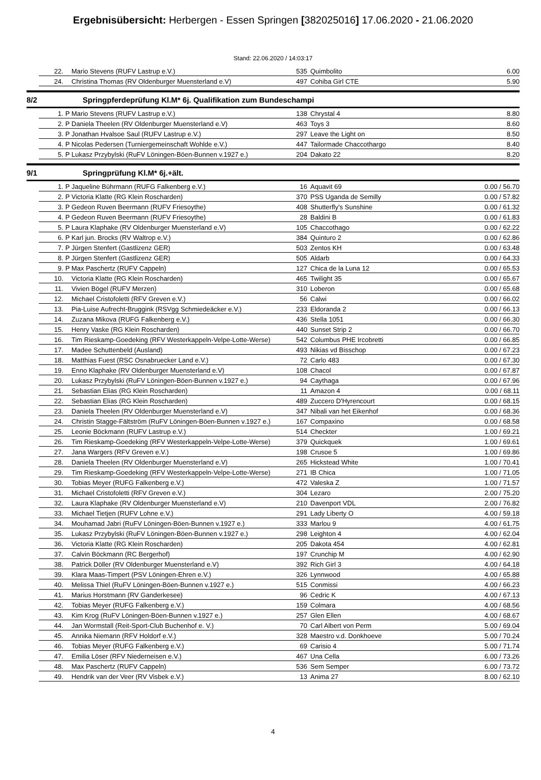Ergebnisübersicht: Herbergen - Essen Springen [382025016] 17.06.2020 - 21.06.2020
Stand: 22.06.2020 / 14:03:17
| | 22. | | Mario Stevens (RUFV Lastrup e.V.) | 535 | Quimbolito | 6.00 |
| | 24. | | Christina Thomas (RV Oldenburger Muensterland e.V) | 497 | Cohiba Girl CTE | 5.90 |
8/2 Springpferdeprüfung Kl.M* 6j. Qualifikation zum Bundeschampi
| | 1. | P | Mario Stevens (RUFV Lastrup e.V.) | 138 | Chrystal 4 | 8.80 |
| | 2. | P | Daniela Theelen (RV Oldenburger Muensterland e.V) | 463 | Toys 3 | 8.60 |
| | 3. | P | Jonathan Hvalsoe Saul (RUFV Lastrup e.V.) | 297 | Leave the Light on | 8.50 |
| | 4. | P | Nicolas Pedersen (Turniergemeinschaft Wohlde e.V.) | 447 | Tailormade Chaccothargo | 8.40 |
| | 5. | P | Lukasz Przybylski (RuFV Löningen-Böen-Bunnen v.1927 e.) | 204 | Dakato 22 | 8.20 |
9/1 Springprüfung Kl.M* 6j.+ält.
| | 1. | P | Jaqueline Bührmann (RUFG Falkenberg e.V.) | 16 | Aquavit 69 | 0.00 / 56.70 |
| | 2. | P | Victoria Klatte (RG Klein Roscharden) | 370 | PSS Uganda de Semilly | 0.00 / 57.82 |
| | 3. | P | Gedeon Ruven Beermann (RUFV Friesoythe) | 408 | Shutterfly's Sunshine | 0.00 / 61.32 |
| | 4. | P | Gedeon Ruven Beermann (RUFV Friesoythe) | 28 | Baldini B | 0.00 / 61.83 |
| | 5. | P | Laura Klaphake (RV Oldenburger Muensterland e.V) | 105 | Chaccothago | 0.00 / 62.22 |
| | 6. | P | Karl jun. Brocks (RV Waltrop e.V.) | 384 | Quinturo 2 | 0.00 / 62.86 |
| | 7. | P | Jürgen Stenfert (Gastlizenz GER) | 503 | Zentos KH | 0.00 / 63.48 |
| | 8. | P | Jürgen Stenfert (Gastlizenz GER) | 505 | Aldarb | 0.00 / 64.33 |
| | 9. | P | Max Paschertz (RUFV Cappeln) | 127 | Chica de la Luna 12 | 0.00 / 65.53 |
| | 10. | | Victoria Klatte (RG Klein Roscharden) | 465 | Twilight 35 | 0.00 / 65.67 |
| | 11. | | Vivien Bögel (RUFV Merzen) | 310 | Loberon | 0.00 / 65.68 |
| | 12. | | Michael Cristofoletti (RFV Greven e.V.) | 56 | Calwi | 0.00 / 66.02 |
| | 13. | | Pia-Luise Aufrecht-Bruggink (RSVgg Schmiedeäcker e.V.) | 233 | Eldoranda 2 | 0.00 / 66.13 |
| | 14. | | Zuzana Mikova (RUFG Falkenberg e.V.) | 436 | Stella 1051 | 0.00 / 66.30 |
| | 15. | | Henry Vaske (RG Klein Roscharden) | 440 | Sunset Strip 2 | 0.00 / 66.70 |
| | 16. | | Tim Rieskamp-Goedeking (RFV Westerkappeln-Velpe-Lotte-Werse) | 542 | Columbus PHE Ircobretti | 0.00 / 66.85 |
| | 17. | | Madee Schuttenbeld (Ausland) | 493 | Nikias vd Bisschop | 0.00 / 67.23 |
| | 18. | | Matthias Fuest (RSC Osnabruecker Land e.V.) | 72 | Carlo 483 | 0.00 / 67.30 |
| | 19. | | Enno Klaphake (RV Oldenburger Muensterland e.V) | 108 | Chacol | 0.00 / 67.87 |
| | 20. | | Lukasz Przybylski (RuFV Löningen-Böen-Bunnen v.1927 e.) | 94 | Caythaga | 0.00 / 67.96 |
| | 21. | | Sebastian Elias (RG Klein Roscharden) | 11 | Amazon 4 | 0.00 / 68.11 |
| | 22. | | Sebastian Elias (RG Klein Roscharden) | 489 | Zuccero D'Hyrencourt | 0.00 / 68.15 |
| | 23. | | Daniela Theelen (RV Oldenburger Muensterland e.V) | 347 | Nibali van het Eikenhof | 0.00 / 68.36 |
| | 24. | | Christin Stagge-Fältström (RuFV Löningen-Böen-Bunnen v.1927 e.) | 167 | Compaxino | 0.00 / 68.58 |
| | 25. | | Leonie Böckmann (RUFV Lastrup e.V.) | 514 | Checkter | 1.00 / 69.21 |
| | 26. | | Tim Rieskamp-Goedeking (RFV Westerkappeln-Velpe-Lotte-Werse) | 379 | Quickquek | 1.00 / 69.61 |
| | 27. | | Jana Wargers (RFV Greven e.V.) | 198 | Crusoe 5 | 1.00 / 69.86 |
| | 28. | | Daniela Theelen (RV Oldenburger Muensterland e.V) | 265 | Hickstead White | 1.00 / 70.41 |
| | 29. | | Tim Rieskamp-Goedeking (RFV Westerkappeln-Velpe-Lotte-Werse) | 271 | IB Chica | 1.00 / 71.05 |
| | 30. | | Tobias Meyer (RUFG Falkenberg e.V.) | 472 | Valeska Z | 1.00 / 71.57 |
| | 31. | | Michael Cristofoletti (RFV Greven e.V.) | 304 | Lezaro | 2.00 / 75.20 |
| | 32. | | Laura Klaphake (RV Oldenburger Muensterland e.V) | 210 | Davenport VDL | 2.00 / 76.82 |
| | 33. | | Michael Tietjen (RUFV Lohne e.V.) | 291 | Lady Liberty O | 4.00 / 59.18 |
| | 34. | | Mouhamad Jabri (RuFV Löningen-Böen-Bunnen v.1927 e.) | 333 | Marlou 9 | 4.00 / 61.75 |
| | 35. | | Lukasz Przybylski (RuFV Löningen-Böen-Bunnen v.1927 e.) | 298 | Leighton 4 | 4.00 / 62.04 |
| | 36. | | Victoria Klatte (RG Klein Roscharden) | 205 | Dakota 454 | 4.00 / 62.81 |
| | 37. | | Calvin Böckmann (RC Bergerhof) | 197 | Crunchip M | 4.00 / 62.90 |
| | 38. | | Patrick Döller (RV Oldenburger Muensterland e.V) | 392 | Rich Girl 3 | 4.00 / 64.18 |
| | 39. | | Klara Maas-Timpert (PSV Löningen-Ehren e.V.) | 326 | Lynnwood | 4.00 / 65.88 |
| | 40. | | Melissa Thiel (RuFV Löningen-Böen-Bunnen v.1927 e.) | 515 | Conmissi | 4.00 / 66.23 |
| | 41. | | Marius Horstmann (RV Ganderkesee) | 96 | Cedric K | 4.00 / 67.13 |
| | 42. | | Tobias Meyer (RUFG Falkenberg e.V.) | 159 | Colmara | 4.00 / 68.56 |
| | 43. | | Kim Krog (RuFV Löningen-Böen-Bunnen v.1927 e.) | 257 | Glen Ellen | 4.00 / 68.67 |
| | 44. | | Jan Wormstall (Reit-Sport-Club Buchenhof e. V.) | 70 | Carl Albert von Perm | 5.00 / 69.04 |
| | 45. | | Annika Niemann (RFV Holdorf e.V.) | 328 | Maestro v.d. Donkhoeve | 5.00 / 70.24 |
| | 46. | | Tobias Meyer (RUFG Falkenberg e.V.) | 69 | Carisio 4 | 5.00 / 71.74 |
| | 47. | | Emilia Löser (RFV Niederneisen e.V.) | 467 | Una Cella | 6.00 / 73.26 |
| | 48. | | Max Paschertz (RUFV Cappeln) | 536 | Sem Semper | 6.00 / 73.72 |
| | 49. | | Hendrik van der Veer (RV Visbek e.V.) | 13 | Anima 27 | 8.00 / 62.10 |
4